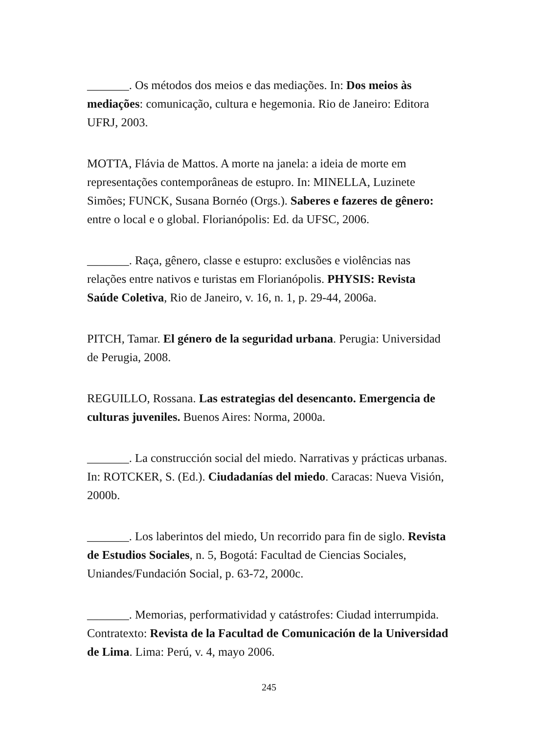_______. Os métodos dos meios e das mediações. In: Dos meios às mediações: comunicação, cultura e hegemonia. Rio de Janeiro: Editora UFRJ, 2003.
MOTTA, Flávia de Mattos. A morte na janela: a ideia de morte em representações contemporâneas de estupro. In: MINELLA, Luzinete Simões; FUNCK, Susana Bornéo (Orgs.). Saberes e fazeres de gênero: entre o local e o global. Florianópolis: Ed. da UFSC, 2006.
_______. Raça, gênero, classe e estupro: exclusões e violências nas relações entre nativos e turistas em Florianópolis. PHYSIS: Revista Saúde Coletiva, Rio de Janeiro, v. 16, n. 1, p. 29-44, 2006a.
PITCH, Tamar. El género de la seguridad urbana. Perugia: Universidad de Perugia, 2008.
REGUILLO, Rossana. Las estrategias del desencanto. Emergencia de culturas juveniles. Buenos Aires: Norma, 2000a.
_______. La construcción social del miedo. Narrativas y prácticas urbanas. In: ROTCKER, S. (Ed.). Ciudadanías del miedo. Caracas: Nueva Visión, 2000b.
_______. Los laberintos del miedo, Un recorrido para fin de siglo. Revista de Estudios Sociales, n. 5, Bogotá: Facultad de Ciencias Sociales, Uniandes/Fundación Social, p. 63-72, 2000c.
_______. Memorias, performatividad y catástrofes: Ciudad interrumpida. Contratexto: Revista de la Facultad de Comunicación de la Universidad de Lima. Lima: Perú, v. 4, mayo 2006.
245